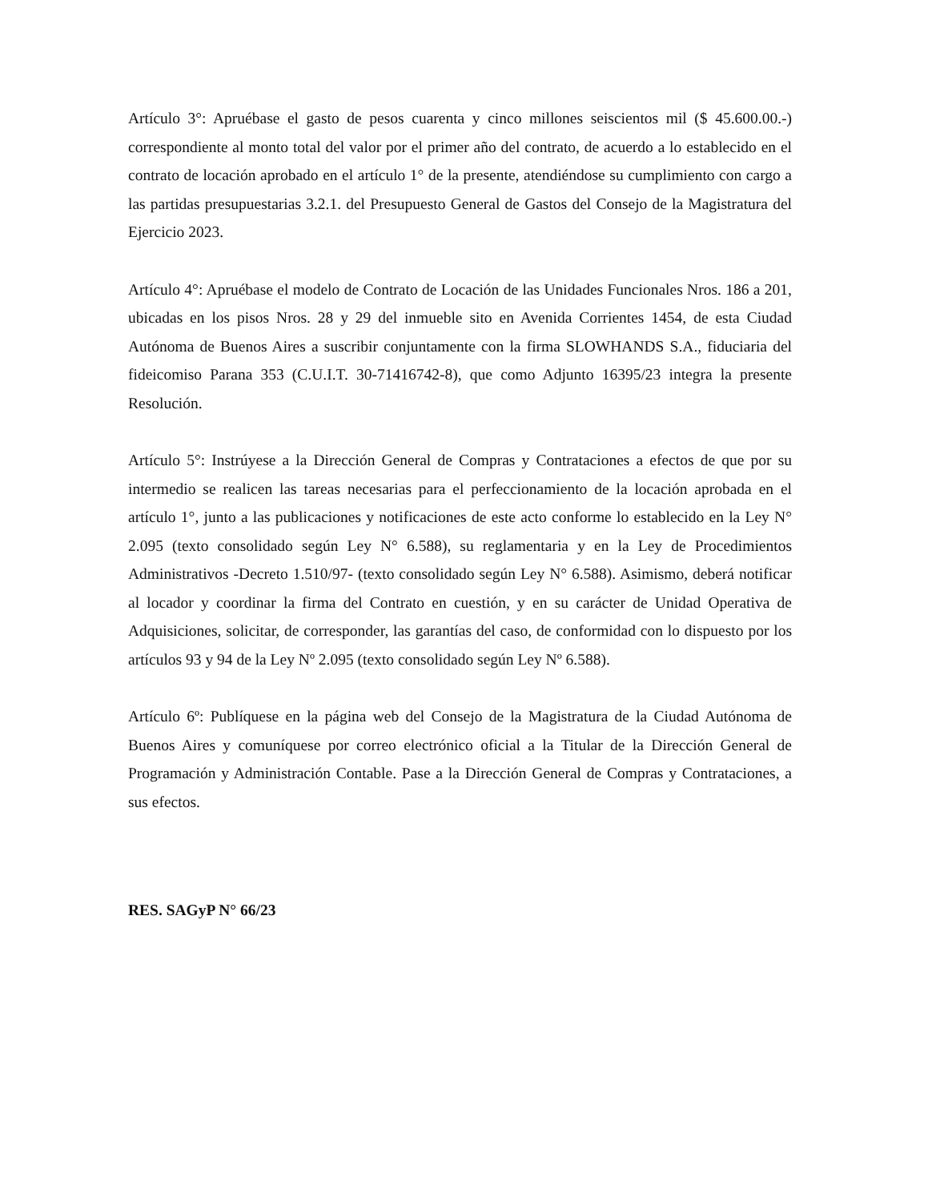Artículo 3°: Apruébase el gasto de pesos cuarenta y cinco millones seiscientos mil ($ 45.600.00.-) correspondiente al monto total del valor por el primer año del contrato, de acuerdo a lo establecido en el contrato de locación aprobado en el artículo 1° de la presente, atendiéndose su cumplimiento con cargo a las partidas presupuestarias 3.2.1. del Presupuesto General de Gastos del Consejo de la Magistratura del Ejercicio 2023.
Artículo 4°: Apruébase el modelo de Contrato de Locación de las Unidades Funcionales Nros. 186 a 201, ubicadas en los pisos Nros. 28 y 29 del inmueble sito en Avenida Corrientes 1454, de esta Ciudad Autónoma de Buenos Aires a suscribir conjuntamente con la firma SLOWHANDS S.A., fiduciaria del fideicomiso Parana 353 (C.U.I.T. 30-71416742-8), que como Adjunto 16395/23 integra la presente Resolución.
Artículo 5°: Instrúyese a la Dirección General de Compras y Contrataciones a efectos de que por su intermedio se realicen las tareas necesarias para el perfeccionamiento de la locación aprobada en el artículo 1°, junto a las publicaciones y notificaciones de este acto conforme lo establecido en la Ley N° 2.095 (texto consolidado según Ley N° 6.588), su reglamentaria y en la Ley de Procedimientos Administrativos -Decreto 1.510/97- (texto consolidado según Ley N° 6.588). Asimismo, deberá notificar al locador y coordinar la firma del Contrato en cuestión, y en su carácter de Unidad Operativa de Adquisiciones, solicitar, de corresponder, las garantías del caso, de conformidad con lo dispuesto por los artículos 93 y 94 de la Ley Nº 2.095 (texto consolidado según Ley Nº 6.588).
Artículo 6º: Publíquese en la página web del Consejo de la Magistratura de la Ciudad Autónoma de Buenos Aires y comuníquese por correo electrónico oficial a la Titular de la Dirección General de Programación y Administración Contable. Pase a la Dirección General de Compras y Contrataciones, a sus efectos.
RES. SAGyP N° 66/23